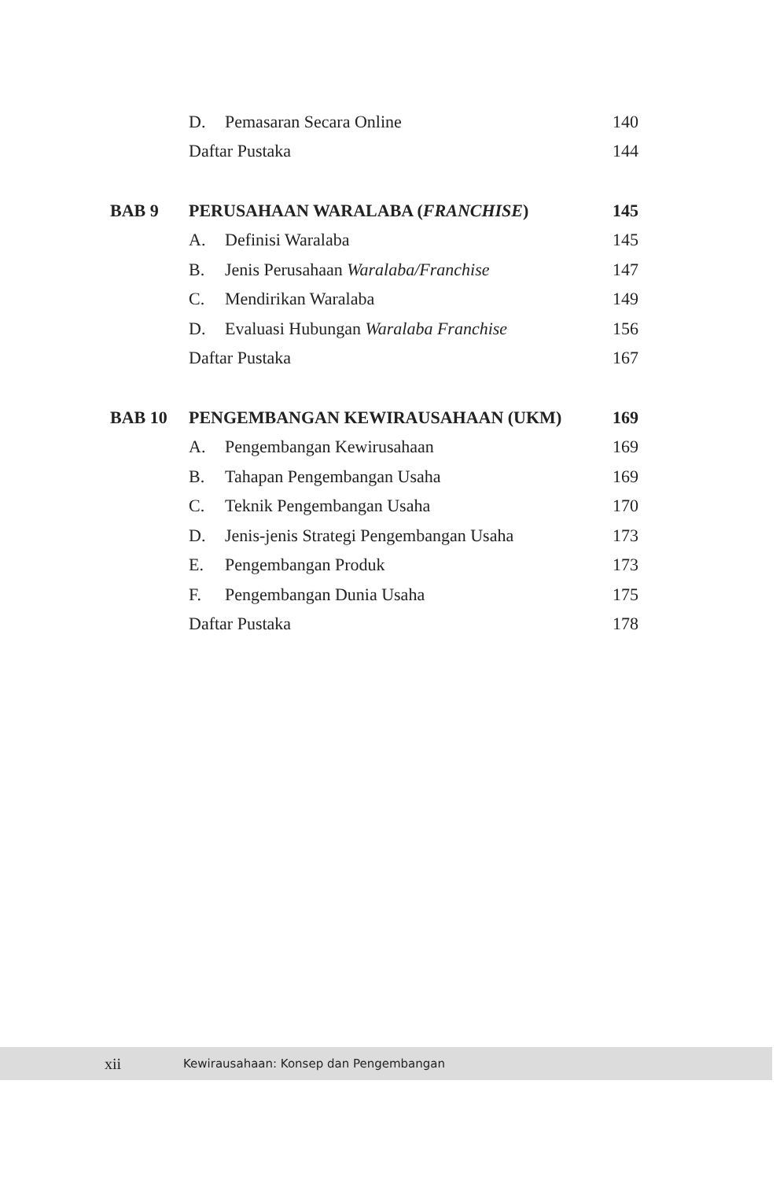| | D. | Pemasaran Secara Online | 140 |
| | Daftar Pustaka | | 144 |
| BAB 9 | PERUSAHAAN WARALABA ( FRANCHISE ) | | 145 |
| | A. | Definisi Waralaba | 145 |
| | B. | Jenis Perusahaan Waralaba/Franchise | 147 |
| | C. | Mendirikan Waralaba | 149 |
| | D. | Evaluasi Hubungan Waralaba Franchise | 156 |
| | Daftar Pustaka | | 167 |
| BAB 10 | PENGEMBANGAN KEWIRAUSAHAAN (UKM) | | 169 |
| | A. | Pengembangan Kewirusahaan | 169 |
| | B. | Tahapan Pengembangan Usaha | 169 |
| | C. | Teknik Pengembangan Usaha | 170 |
| | D. | Jenis-jenis Strategi Pengembangan Usaha | 173 |
| | E. | Pengembangan Produk | 173 |
| | F. | Pengembangan Dunia Usaha | 175 |
| | Daftar Pustaka | | 178 |
xii Kewirausahaan: Konsep dan Pengembangan